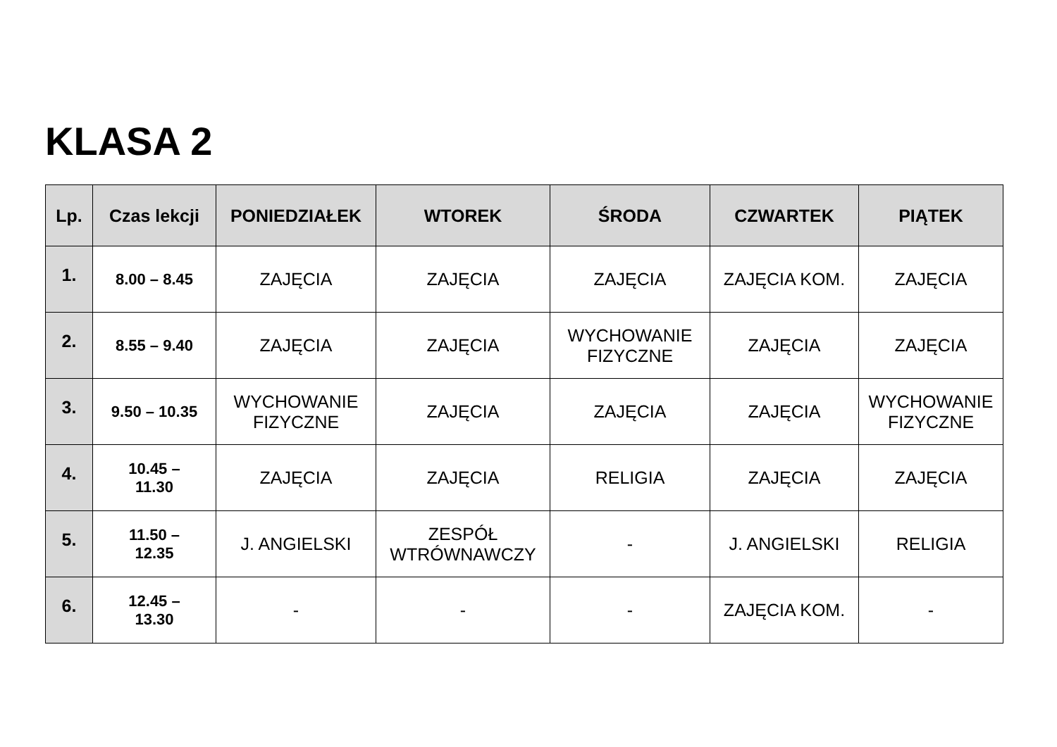KLASA 2
| Lp. | Czas lekcji | PONIEDZIAŁEK | WTOREK | ŚRODA | CZWARTEK | PIĄTEK |
| --- | --- | --- | --- | --- | --- | --- |
| 1. | 8.00 – 8.45 | ZAJĘCIA | ZAJĘCIA | ZAJĘCIA | ZAJĘCIA KOM. | ZAJĘCIA |
| 2. | 8.55 – 9.40 | ZAJĘCIA | ZAJĘCIA | WYCHOWANIE FIZYCZNE | ZAJĘCIA | ZAJĘCIA |
| 3. | 9.50 – 10.35 | WYCHOWANIE FIZYCZNE | ZAJĘCIA | ZAJĘCIA | ZAJĘCIA | WYCHOWANIE FIZYCZNE |
| 4. | 10.45 – 11.30 | ZAJĘCIA | ZAJĘCIA | RELIGIA | ZAJĘCIA | ZAJĘCIA |
| 5. | 11.50 – 12.35 | J. ANGIELSKI | ZESPÓŁ WTRÓWNAWCZY | - | J. ANGIELSKI | RELIGIA |
| 6. | 12.45 – 13.30 | - | - | - | ZAJĘCIA KOM. | - |